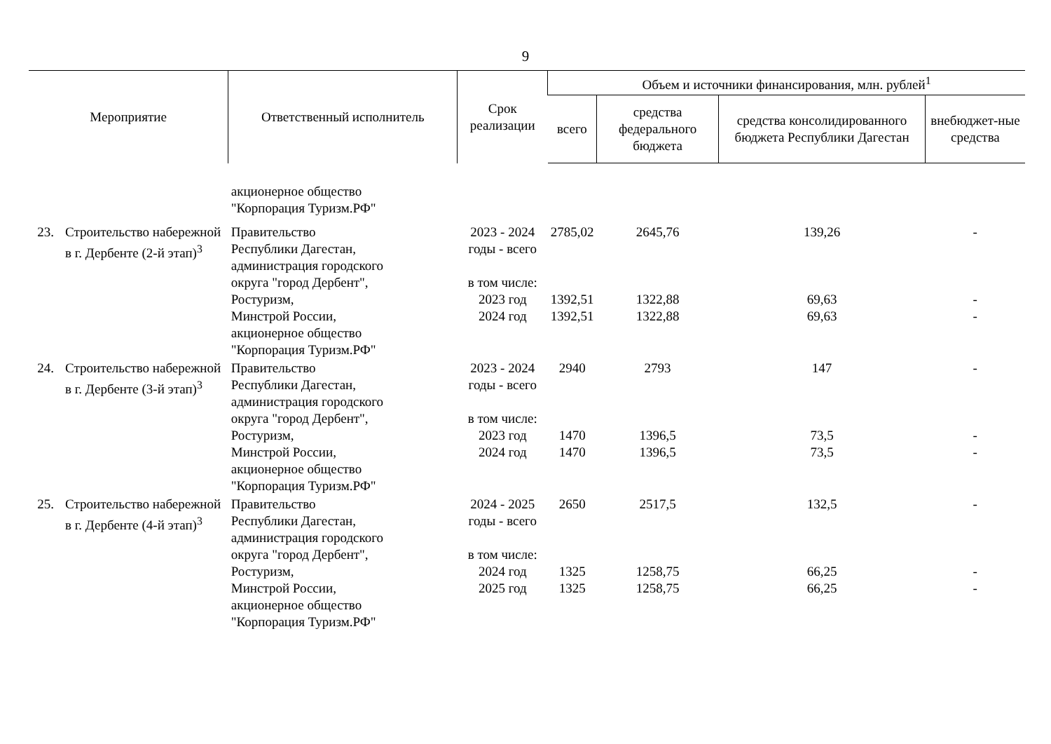9
| Мероприятие | | Ответственный исполнитель | Срок реализации | Объем и источники финансирования, млн. рублей<sup>1</sup> | | | |
| --- | --- | --- | --- | --- | --- | --- | --- |
| | | | | всего | средства федерального бюджета | средства консолидированного бюджета Республики Дагестан | внебюджет-ные средства |
| | | акционерное общество "Корпорация Туризм.РФ" | | | | | |
| 23. | Строительство набережной в г. Дербенте (2-й этап)<sup>3</sup> | Правительство Республики Дагестан, администрация городского округа "город Дербент", Ростуризм, Минстрой России, акционерное общество "Корпорация Туризм.РФ" | 2023 - 2024 годы - всего в том числе: | 2785,02 | 2645,76 | 139,26 | - |
| | | | 2023 год | 1392,51 | 1322,88 | 69,63 | - |
| | | | 2024 год | 1392,51 | 1322,88 | 69,63 | - |
| 24. | Строительство набережной в г. Дербенте (3-й этап)<sup>3</sup> | Правительство Республики Дагестан, администрация городского округа "город Дербент", Ростуризм, Минстрой России, акционерное общество "Корпорация Туризм.РФ" | 2023 - 2024 годы - всего в том числе: | 2940 | 2793 | 147 | - |
| | | | 2023 год | 1470 | 1396,5 | 73,5 | - |
| | | | 2024 год | 1470 | 1396,5 | 73,5 | - |
| 25. | Строительство набережной в г. Дербенте (4-й этап)<sup>3</sup> | Правительство Республики Дагестан, администрация городского округа "город Дербент", Ростуризм, Минстрой России, акционерное общество "Корпорация Туризм.РФ" | 2024 - 2025 годы - всего в том числе: | 2650 | 2517,5 | 132,5 | - |
| | | | 2024 год | 1325 | 1258,75 | 66,25 | - |
| | | | 2025 год | 1325 | 1258,75 | 66,25 | - |